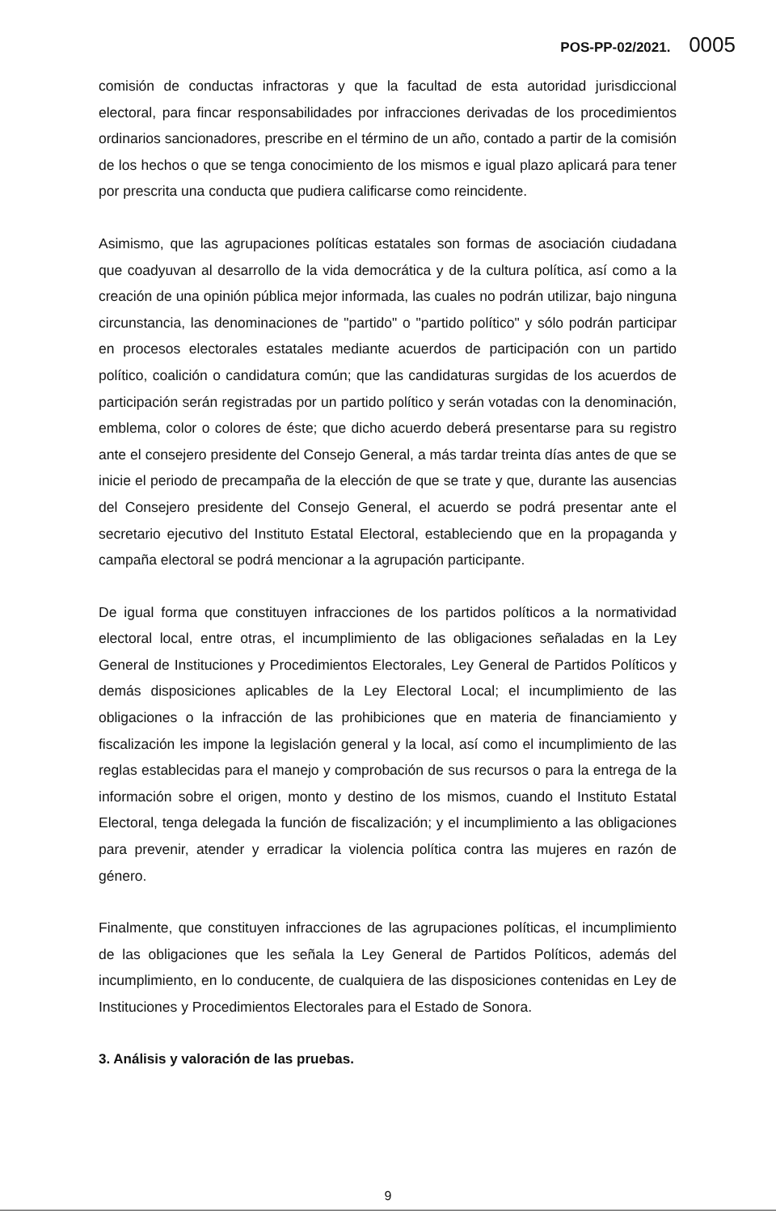POS-PP-02/2021. 0005
comisión de conductas infractoras y que la facultad de esta autoridad jurisdiccional electoral, para fincar responsabilidades por infracciones derivadas de los procedimientos ordinarios sancionadores, prescribe en el término de un año, contado a partir de la comisión de los hechos o que se tenga conocimiento de los mismos e igual plazo aplicará para tener por prescrita una conducta que pudiera calificarse como reincidente.
Asimismo, que las agrupaciones políticas estatales son formas de asociación ciudadana que coadyuvan al desarrollo de la vida democrática y de la cultura política, así como a la creación de una opinión pública mejor informada, las cuales no podrán utilizar, bajo ninguna circunstancia, las denominaciones de "partido" o "partido político" y sólo podrán participar en procesos electorales estatales mediante acuerdos de participación con un partido político, coalición o candidatura común; que las candidaturas surgidas de los acuerdos de participación serán registradas por un partido político y serán votadas con la denominación, emblema, color o colores de éste; que dicho acuerdo deberá presentarse para su registro ante el consejero presidente del Consejo General, a más tardar treinta días antes de que se inicie el periodo de precampaña de la elección de que se trate y que, durante las ausencias del Consejero presidente del Consejo General, el acuerdo se podrá presentar ante el secretario ejecutivo del Instituto Estatal Electoral, estableciendo que en la propaganda y campaña electoral se podrá mencionar a la agrupación participante.
De igual forma que constituyen infracciones de los partidos políticos a la normatividad electoral local, entre otras, el incumplimiento de las obligaciones señaladas en la Ley General de Instituciones y Procedimientos Electorales, Ley General de Partidos Políticos y demás disposiciones aplicables de la Ley Electoral Local; el incumplimiento de las obligaciones o la infracción de las prohibiciones que en materia de financiamiento y fiscalización les impone la legislación general y la local, así como el incumplimiento de las reglas establecidas para el manejo y comprobación de sus recursos o para la entrega de la información sobre el origen, monto y destino de los mismos, cuando el Instituto Estatal Electoral, tenga delegada la función de fiscalización; y el incumplimiento a las obligaciones para prevenir, atender y erradicar la violencia política contra las mujeres en razón de género.
Finalmente, que constituyen infracciones de las agrupaciones políticas, el incumplimiento de las obligaciones que les señala la Ley General de Partidos Políticos, además del incumplimiento, en lo conducente, de cualquiera de las disposiciones contenidas en Ley de Instituciones y Procedimientos Electorales para el Estado de Sonora.
3. Análisis y valoración de las pruebas.
9